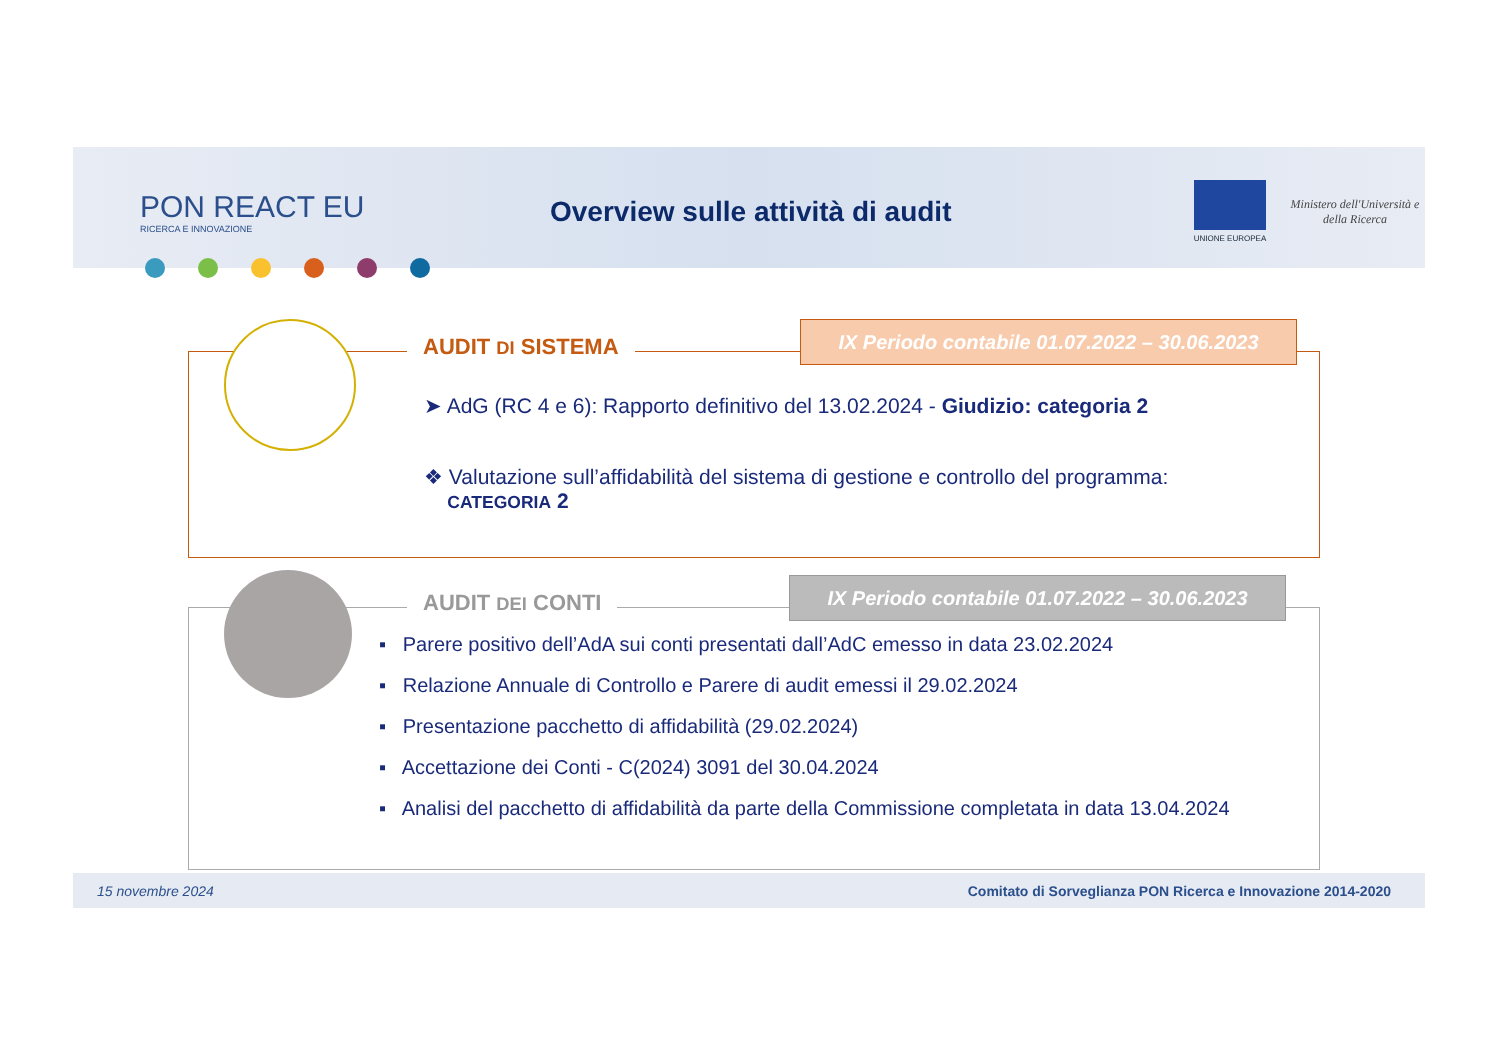PON REACT EU
RICERCA E INNOVAZIONE
Overview sulle attività di audit
UNIONE EUROPEA
Ministero dell'Università e della Ricerca
AUDIT DI SISTEMA
IX Periodo contabile 01.07.2022 – 30.06.2023
➤ AdG (RC 4 e 6): Rapporto definitivo del 13.02.2024 - Giudizio: categoria 2
❖ Valutazione sull’affidabilità del sistema di gestione e controllo del programma:
CATEGORIA 2
AUDIT DEI CONTI
IX Periodo contabile 01.07.2022 – 30.06.2023
▪ Parere positivo dell’AdA sui conti presentati dall’AdC emesso in data 23.02.2024
▪ Relazione Annuale di Controllo e Parere di audit emessi il 29.02.2024
▪ Presentazione pacchetto di affidabilità (29.02.2024)
▪ Accettazione dei Conti - C(2024) 3091 del 30.04.2024
▪ Analisi del pacchetto di affidabilità da parte della Commissione completata in data 13.04.2024
15 novembre 2024 Comitato di Sorveglianza PON Ricerca e Innovazione 2014-2020